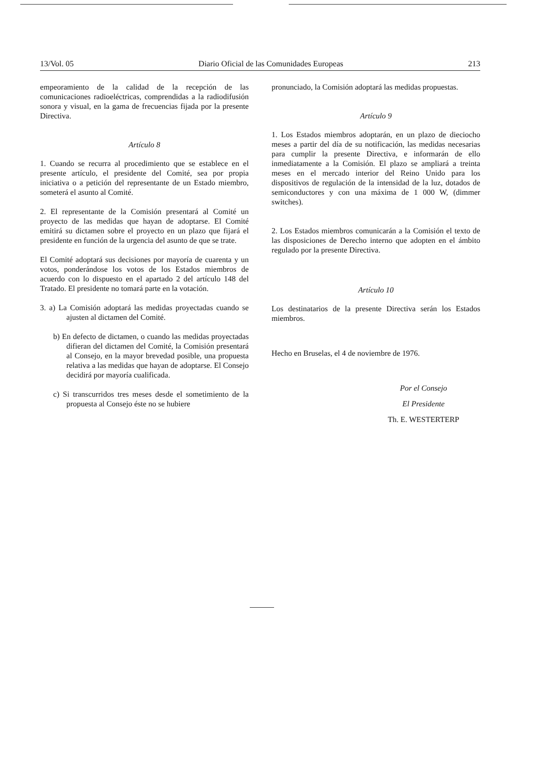13/Vol. 05 Diario Oficial de las Comunidades Europeas 213
empeoramiento de la calidad de la recepción de las comunicaciones radioeléctricas, comprendidas a la radiodifusión sonora y visual, en la gama de frecuencias fijada por la presente Directiva.
Artículo 8
1. Cuando se recurra al procedimiento que se establece en el presente artículo, el presidente del Comité, sea por propia iniciativa o a petición del representante de un Estado miembro, someterá el asunto al Comité.
2. El representante de la Comisión presentará al Comité un proyecto de las medidas que hayan de adoptarse. El Comité emitirá su dictamen sobre el proyecto en un plazo que fijará el presidente en función de la urgencia del asunto de que se trate.
El Comité adoptará sus decisiones por mayoría de cuarenta y un votos, ponderándose los votos de los Estados miembros de acuerdo con lo dispuesto en el apartado 2 del artículo 148 del Tratado. El presidente no tomará parte en la votación.
3. a) La Comisión adoptará las medidas proyectadas cuando se ajusten al dictamen del Comité.
b) En defecto de dictamen, o cuando las medidas proyectadas difieran del dictamen del Comité, la Comisión presentará al Consejo, en la mayor brevedad posible, una propuesta relativa a las medidas que hayan de adoptarse. El Consejo decidirá por mayoría cualificada.
c) Si transcurridos tres meses desde el sometimiento de la propuesta al Consejo éste no se hubiere
pronunciado, la Comisión adoptará las medidas propuestas.
Artículo 9
1. Los Estados miembros adoptarán, en un plazo de dieciocho meses a partir del día de su notificación, las medidas necesarias para cumplir la presente Directiva, e informarán de ello inmediatamente a la Comisión. El plazo se ampliará a treinta meses en el mercado interior del Reino Unido para los dispositivos de regulación de la intensidad de la luz, dotados de semiconductores y con una máxima de 1 000 W, (dimmer switches).
2. Los Estados miembros comunicarán a la Comisión el texto de las disposiciones de Derecho interno que adopten en el ámbito regulado por la presente Directiva.
Artículo 10
Los destinatarios de la presente Directiva serán los Estados miembros.
Hecho en Bruselas, el 4 de noviembre de 1976.
Por el Consejo
El Presidente
Th. E. WESTERTERP